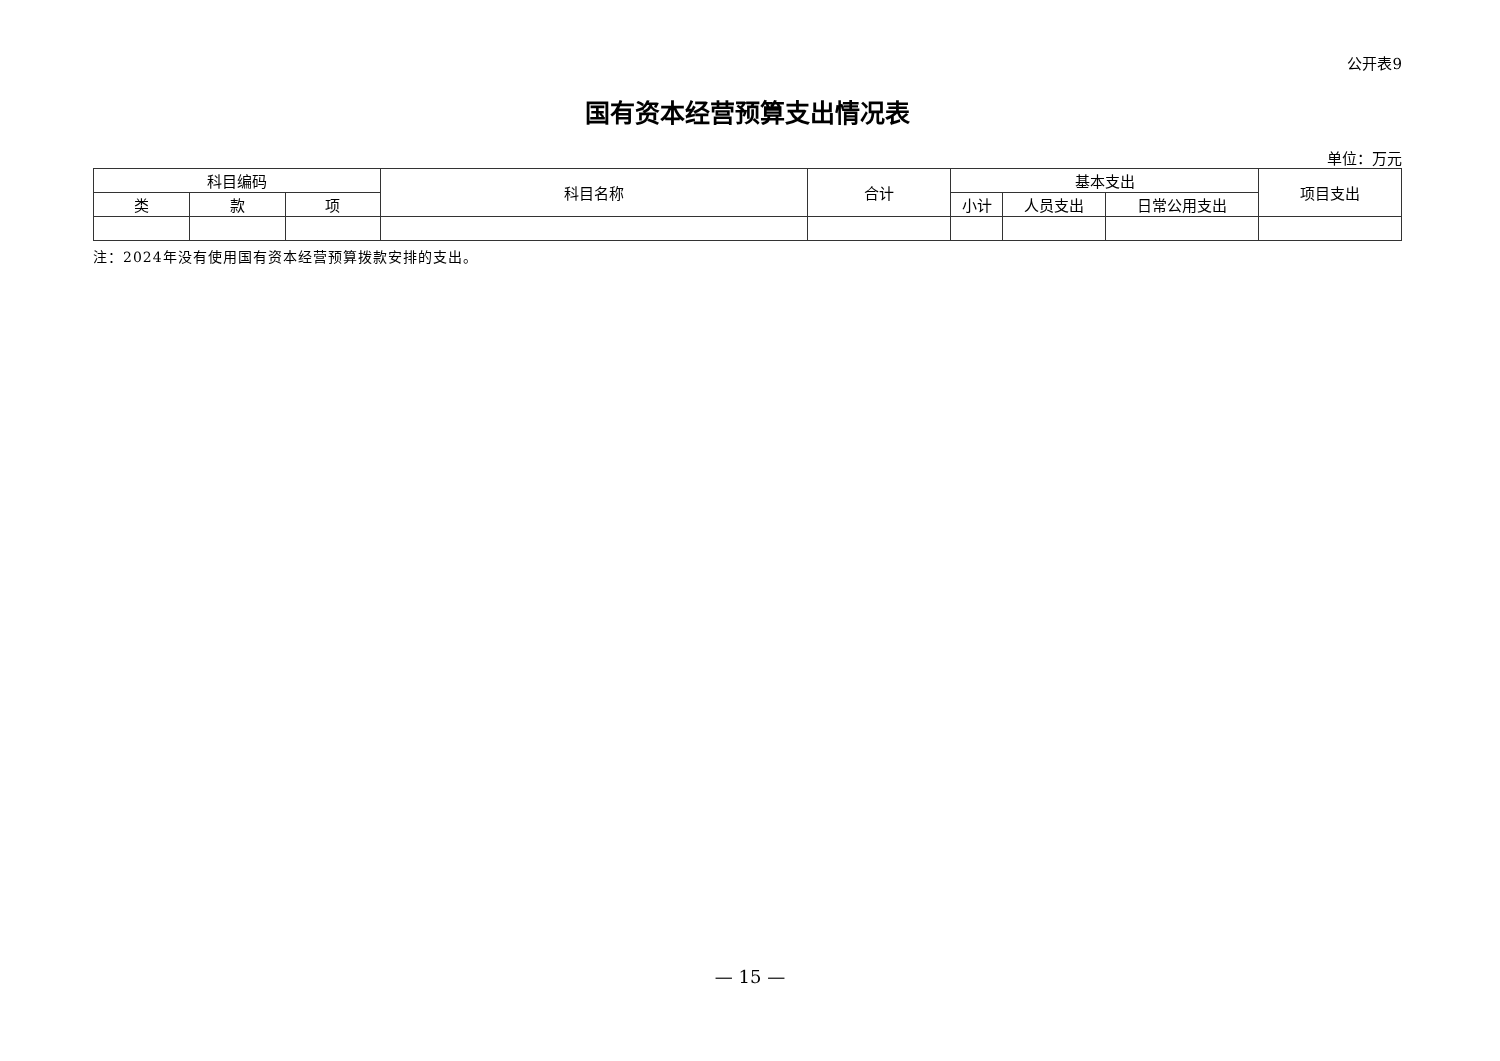公开表9
国有资本经营预算支出情况表
单位：万元
| 科目编码 | | | 科目名称 | 合计 | 基本支出 | | | 项目支出 |
| --- | --- | --- | --- | --- | --- | --- | --- | --- |
| 类 | 款 | 项 | | | 小计 | 人员支出 | 日常公用支出 | |
注：2024年没有使用国有资本经营预算拨款安排的支出。
— 15 —